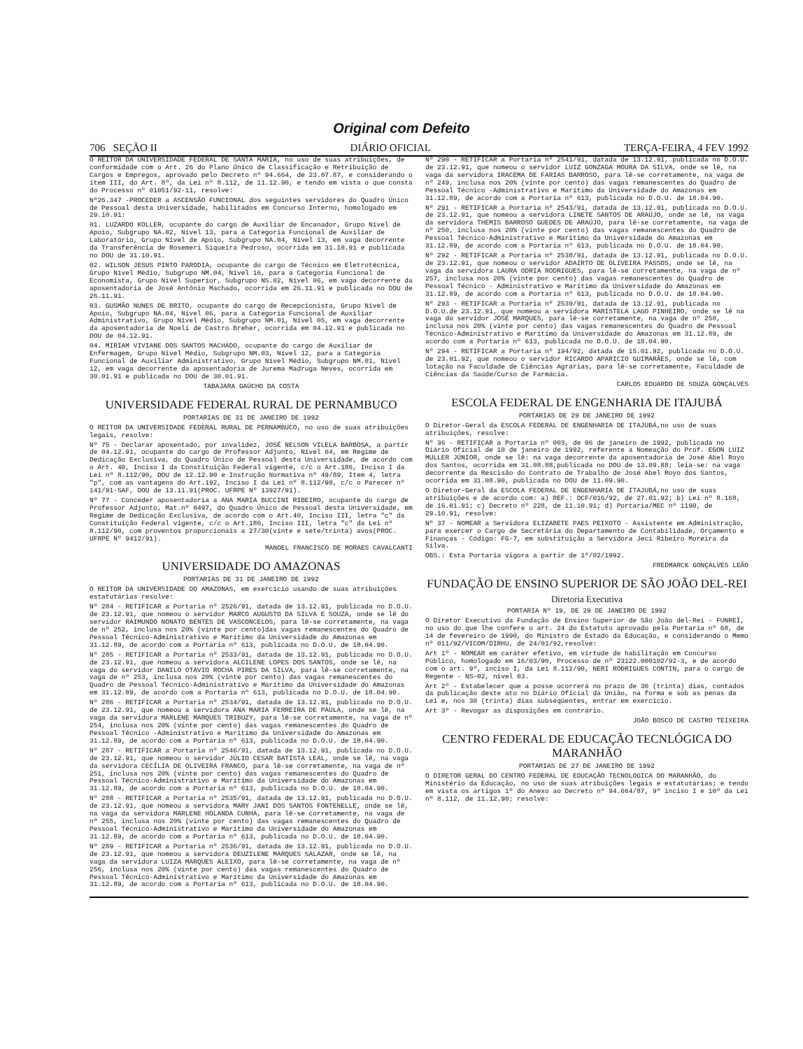Original com Defeito
706 SEÇÃO II DIÁRIO OFICIAL TERÇA-FEIRA, 4 FEV 1992
O REITOR DA UNIVERSIDADE FEDERAL DE SANTA MARIA, no uso de suas atribuições, de conformidade com o Art. 26 do Plano Único de Classificação e Retribuição de Cargos e Empregos, aprovado pelo Decreto nº 94.664, de 23.07.87, e considerando o item III, do Art. 8º, da Lei nº 8.112, de 11.12.90, e tendo em vista o que consta do Processo nº 01051/92-11, resolve:
Nº26.347 -PROCEDER a ASCENSÃO FUNCIONAL dos seguintes servidores do Quadro Único de Pessoal desta Universidade, habilitados em Concurso Interno, homologado em 29.10.91:
01. LUZARDO KOLLER, ocupante do cargo de Auxiliar de Encanador, Grupo Nível de Apoio, Subgrupo NA.02, Nível 13, para a Categoria Funcional de Auxiliar de Laboratório, Grupo Nível de Apoio, Subgrupo NA.04, Nível 13, em vaga decorrente da Transferência de Rosemeri Siqueira Pedroso, ocorrida em 31.10.91 e publicada no DOU de 31.10.91.
02. WILSON JESUS PINTO PARODIA, ocupante do cargo de Técnico em Eletrotécnica, Grupo Nível Médio, Subgrupo NM.04, Nível 16, para a Categoria Funcional de Economista, Grupo Nível Superior, Subgrupo NS.02, Nível 06, em vaga decorrente da aposentadoria de José Antônio Machado, ocorrida em 26.11.91 e publicada no DOU de 26.11.91.
03. GUSMÃO NUNES DE BRITO, ocupante do cargo de Recepcionista, Grupo Nível de Apoio, Subgrupo NA.04, Nível 06, para a Categoria Funcional de Auxiliar Administrativo, Grupo Nível Médio, Subgrupo NM.01, Nível 05, em vaga decorrente da aposentadoria de Noeli de Castro Breher, ocorrida em 04.12.91 e publicada no DOU de 04.12.91.
04. MIRIAM VIVIANE DOS SANTOS MACHADO, ocupante do cargo de Auxiliar de Enfermagem, Grupo Nível Médio, Subgrupo NM.03, Nível 12, para a Categoria Funcional de Auxiliar Administrativo, Grupo Nível Médio, Subgrupo NM.01, Nível 12, em vaga decorrente da aposentadoria de Jurema Madruga Neves, ocorrida em 30.01.91 e publicada no DOU de 30.01.91.
TABAJARA GAÚCHO DA COSTA
UNIVERSIDADE FEDERAL RURAL DE PERNAMBUCO
PORTARIAS DE 31 DE JANEIRO DE 1992
O REITOR DA UNIVERSIDADE FEDERAL RURAL DE PERNAMBUCO, no uso de suas atribuições legais, resolve:
Nº 75 - Declarar aposentado, por invalidez, JOSÉ NELSON VILELA BARBOSA, a partir de 04.12.91, ocupante do cargo de Professor Adjunto, Nível 04, em Regime de Dedicação Exclusiva, do Quadro Único de Pessoal desta Universidade, de acordo com o Art. 40, Inciso I da Constituição Federal vigente, c/c o Art.186, Inciso I da Lei nº 8.112/90, DOU de 12.12.90 e Instrução Normativa nº 49/89, Item 4, letra "p", com as vantagens do Art.192, Inciso I da Lei nº 8.112/90, c/c o Parecer nº 141/91-SAF, DOU de 13.11.91(PROC. UFRPE Nº 13927/91).
Nº 77 - Conceder aposentadoria a ANA MARIA BUCCINI RIBEIRO, ocupante do cargo de Professor Adjunto, Mat.nº 0497, do Quadro Único de Pessoal desta Universidade, em Regime de Dedicação Exclusiva, de acordo com o Art.40, Inciso III, letra "c" da Constituição Federal vigente, c/c o Art.186, Inciso III, letra "c" da Lei nº 8.112/90, com proventos proporcionais a 27/30(vinte e sete/trinta) avos(PROC. UFRPE Nº 9412/91).
MANOEL FRANCISCO DE MORAES CAVALCANTI
UNIVERSIDADE DO AMAZONAS
PORTARIAS DE 31 DE JANEIRO DE 1992
O REITOR DA UNIVERSIDADE DO AMAZONAS, em exercício usando de suas atribuições estatutárias resolve:
Nº 284 - RETIFICAR a Portaria nº 2526/91, datada de 13.12.91, publicada no D.O.U. de 23.12.91, que nomeou o servidor MARCO AUGUSTO DA SILVA E SOUZA, onde se lê do servidor RAIMUNDO NONATO BENTES DE VASCONCELOS, para lê-se corretamente, na vaga de nº 252, inclusa nos 20% (vinte por cento)das vagas remanescentes do Quadro de Pessoal Técnico-Administrativo e Marítimo da Universidade do Amazonas em 31.12.89, de acordo com a Portaria nº 613, publicada no D.O.U. de 18.04.90.
Nº 285 - RETIFICAR a Portaria nº 2533/91, datada de 13.12.91, publicada no D.O.U. de 23.12.91, que nomeou a servidora ALCILENE LOPES DOS SANTOS, onde se lê, na vaga do servidor DANILO OTAVIO ROCHA PIRES DA SILVA, para lê-se corretamente, na vaga de nº 253, inclusa nos 20% (vinte por cento) das vagas remanescentes do Quadro de Pessoal Técnico-Administrativo e Marítimo da Universidade do Amazonas em 31.12.89, de acordo com a Portaria nº 613, publicada no D.O.U. de 18.04.90.
Nº 286 - RETIFICAR a Portaria nº 2534/91, datada de 13.12.91, publicada no D.O.U. de 23.12.91, que nomeou a servidora ANA MARIA FERREIRA DE PAULA, onde se lê, na vaga da servidora MARLENE MARQUES TRIBUZY, para lê-se corretamente, na vaga de nº 254, inclusa nos 20% (vinte por cento) das vagas remanescentes do Quadro de Pessoal Técnico -Administrativo e Marítimo da Universidade do Amazonas em 31.12.89, de acordo com a Portaria nº 613, publicada no D.O.U. de 18.04.90.
Nº 287 - RETIFICAR a Portaria nº 2546/91, datada de 13.12.91, publicada no D.O.U. de 23.12.91, que nomeou o servidor JÚLIO CESAR BATISTA LEAL, onde se lê, na vaga da servidora CECÍLIA DE OLIVEIRA FRANCO, para lê-se corretamente, na vaga de nº 251, inclusa nos 20% (vinte por cento) das vagas remanescentes do Quadro de Pessoal Técnico-Administrativo e Marítimo da Universidade do Amazonas em 31.12.89, de acordo com a Portaria nº 613, publicada no D.O.U. de 18.04.90.
Nº 288 - RETIFICAR a Portaria nº 2535/91, datada de 13.12.91, publicada no D.O.U. de 23.12.91, que nomeou a servidora MARY JANI DOS SANTOS FONTENELLE, onde se lê, na vaga da servidora MARLENE HOLANDA CUNHA, para lê-se corretamente, na vaga de nº 255, inclusa nos 20% (vinte por cento) das vagas remanescentes do Quadro de Pessoal Técnico-Administrativo e Marítimo da Universidade do Amazonas em 31.12.89, de acordo com a Portaria nº 613, publicada no D.O.U. de 18.04.90.
Nº 289 - RETIFICAR a Portaria nº 2536/91, datada de 13.12.91, publicada no D.O.U. de 23.12.91, que nomeou a servidora DEUZILENE MARQUES SALAZAR, onde se lê, na vaga da servidora LUIZA MARQUES ALEIXO, para lê-se corretamente, na vaga de nº 256, inclusa nos 20% (vinte por cento) das vagas remanescentes do Quadro de Pessoal Técnico-Administrativo e Marítimo da Universidade do Amazonas em 31.12.89, de acordo com a Portaria nº 613, publicada no D.O.U. de 18.04.90.
Nº 290 - RETIFICAR a Portaria nº 2541/91, datada de 13.12.91, publicada no D.O.U. de 23.12.91, que nomeou o servidor LUIZ GONZAGA MOURA DA SILVA, onde se lê, na vaga da servidora IRACEMA DE FARIAS BARROSO, para lê-se corretamente, na vaga de nº 249, inclusa nos 20% (vinte por cento) das vagas remanescentes do Quadro de Pessoal Técnico -Administrativo e Marítimo da Universidade do Amazonas em 31.12.89, de acordo com a Portaria nº 613, publicada no D.O.U. de 18.04.90.
Nº 291 - RETIFICAR a Portaria nº 2543/91, datada de 13.12.91, publicada no D.O.U. de 23.12.91, que nomeou a servidora LINETE SANTOS DE ARAÚJO, onde se lê, na vaga da servidora THEMIS BARROSO GUEDES DE ARAÚJO, para lê-se corretamente, na vaga de nº 250, inclusa nos 20% (vinte por cento) das vagas remanescentes do Quadro de Pessoal Técnico-Administrativo e Marítimo da Universidade do Amazonas em 31.12.89, de acordo com a Portaria nº 613, publicada no D.O.U. de 18.04.90.
Nº 292 - RETIFICAR a Portaria nº 2538/91, datada de 13.12.91, publicada no D.O.U. de 23.12.91, que nomeou o servidor ADAIRTO DE OLIVEIRA PASSOS, onde se lê, na vaga da servidora LAURA ODRIA RODRIGUES, para lê-se corretamente, na vaga de nº 257, inclusa nos 20% (vinte por cento) das vagas remanescentes do Quadro de Pessoal Técnico - Administrativo e Marítimo da Universidade do Amazonas em 31.12.89, de acordo com a Portaria nº 613, publicada no D.O.U. de 18.04.90.
Nº 293 - RETIFICAR a Portaria nº 2539/91, datada de 13.12.91, publicada no D.O.U.de 23.12.91, que nomeou a servidora MARISTELA LAGO PINHEIRO, onde se lê na vaga do servidor JOSÉ MARQUES, para lê-se corretamente, na vaga de nº 258, inclusa nos 20% (vinte por cento) das vagas remanescentes do Quadro de Pessoal Técnico-Administrativo e Marítimo da Universidade do Amazonas em 31.12.89, de acordo com a Portaria nº 613, publicada no D.O.U. de 18.04.90.
Nº 294 - RETIFICAR a Portaria nº 194/92, datada de 15.01.92, publicada no D.O.U. de 23.01.92, que nomeou o servidor RICARDO APARICIO GUIMARÃES, onde se lê, com lotação na Faculdade de Ciências Agrárias, para lê-se corretamente, Faculdade de Ciências da Saúde/Curso de Farmácia.
CARLOS EDUARDO DE SOUZA GONÇALVES
ESCOLA FEDERAL DE ENGENHARIA DE ITAJUBÁ
PORTARIAS DE 29 DE JANEIRO DE 1992
O Diretor-Geral da ESCOLA FEDERAL DE ENGENHARIA DE ITAJUBÁ,no uso de suas atribuições, resolve:
Nº 36 - RETIFICAR a Portaria nº 003, de 06 de janeiro de 1992, publicada no Diário Oficial de 10 de janeiro de 1992, referente a Nomeação do Prof. EGON LUIZ MULLER JÚNIOR, onde se lê: na vaga decorrente da aposentadoria de José Abel Royo dos Santos, ocorrida em 31.08.88,publicada no DOU de 13.09.88; leia-se: na vaga decorrente da Rescisão do Contrato de Trabalho de José Abel Royo dos Santos, ocorrida em 31.08.90, publicada no DOU de 11.09.90.
O Diretor-Geral da ESCOLA FEDERAL DE ENGENHARIA DE ITAJUBÁ,no uso de suas atribuições e de acordo com: a) REF.: DCF/016/92, de 27.01.92; b) Lei nº 8.168, de 16.01.91; c) Decreto nº 228, de 11.10.91; d) Portaria/MEC nº 1190, de 29.10.91, resolve:
Nº 37 - NOMEAR a Servidora ELIZABETE PAES PEIXOTO - Assistente em Administração, para exercer o Cargo de Secretária do Departamento de Contabilidade, Orçamento e Finanças - Código: FG-7, em substituição a Servidora Jeci Ribeiro Moreira da Silva.
OBS.: Esta Portaria vigora a partir de 1º/02/1992.
FREDMARCK GONÇALVES LEÃO
FUNDAÇÃO DE ENSINO SUPERIOR DE SÃO JOÃO DEL-REI
Diretoria Executiva
PORTARIA Nº 19, DE 29 DE JANEIRO DE 1992
O Diretor Executivo da Fundação de Ensino Superior de São João del-Rei - FUNREI, no uso do que lhe confere o art. 24 do Estatuto aprovado pela Portaria nº 68, de 14 de fevereiro de 1990, do Ministro de Estado da Educação, e considerando o Memo nº 011/92/VICOM/DIRHU, de 24/01/92,resolve:
Art 1º - NOMEAR em caráter efetivo, em virtude de habilitação em Concurso Público, homologado em 16/03/90, Processo de nº 23122.000102/92-3, e de acordo com o art. 9º, inciso I, da Lei 8.112/90, NERI RODRIGUES CONTIN, para o cargo de Regente - NS-02, nível 03.
Art 2º - Estabelecer que a posse ocorrerá no prazo de 30 (trinta) dias, contados da publicação deste ato no Diário Oficial da União, na forma e sob as penas da Lei e, nos 30 (trinta) dias subseqüentes, entrar em exercício.
Art 3º - Revogar as disposições em contrário.
JOÃO BOSCO DE CASTRO TEIXEIRA
CENTRO FEDERAL DE EDUCAÇÃO TECNLÓGICA DO MARANHÃO
PORTARIAS DE 27 DE JANEIRO DE 1992
O DIRETOR GERAL DO CENTRO FEDERAL DE EDUCAÇÃO TECNOLOGICA DO MARANHÃO, do Ministério da Educação, no uso de suas atribuições legais e estatutárias; e tendo em vista os artigos 1º do Anexo ao Decreto nº 94.664/87, 9º inciso I e 10º da Lei nº 8.112, de 11.12.90; resolve: